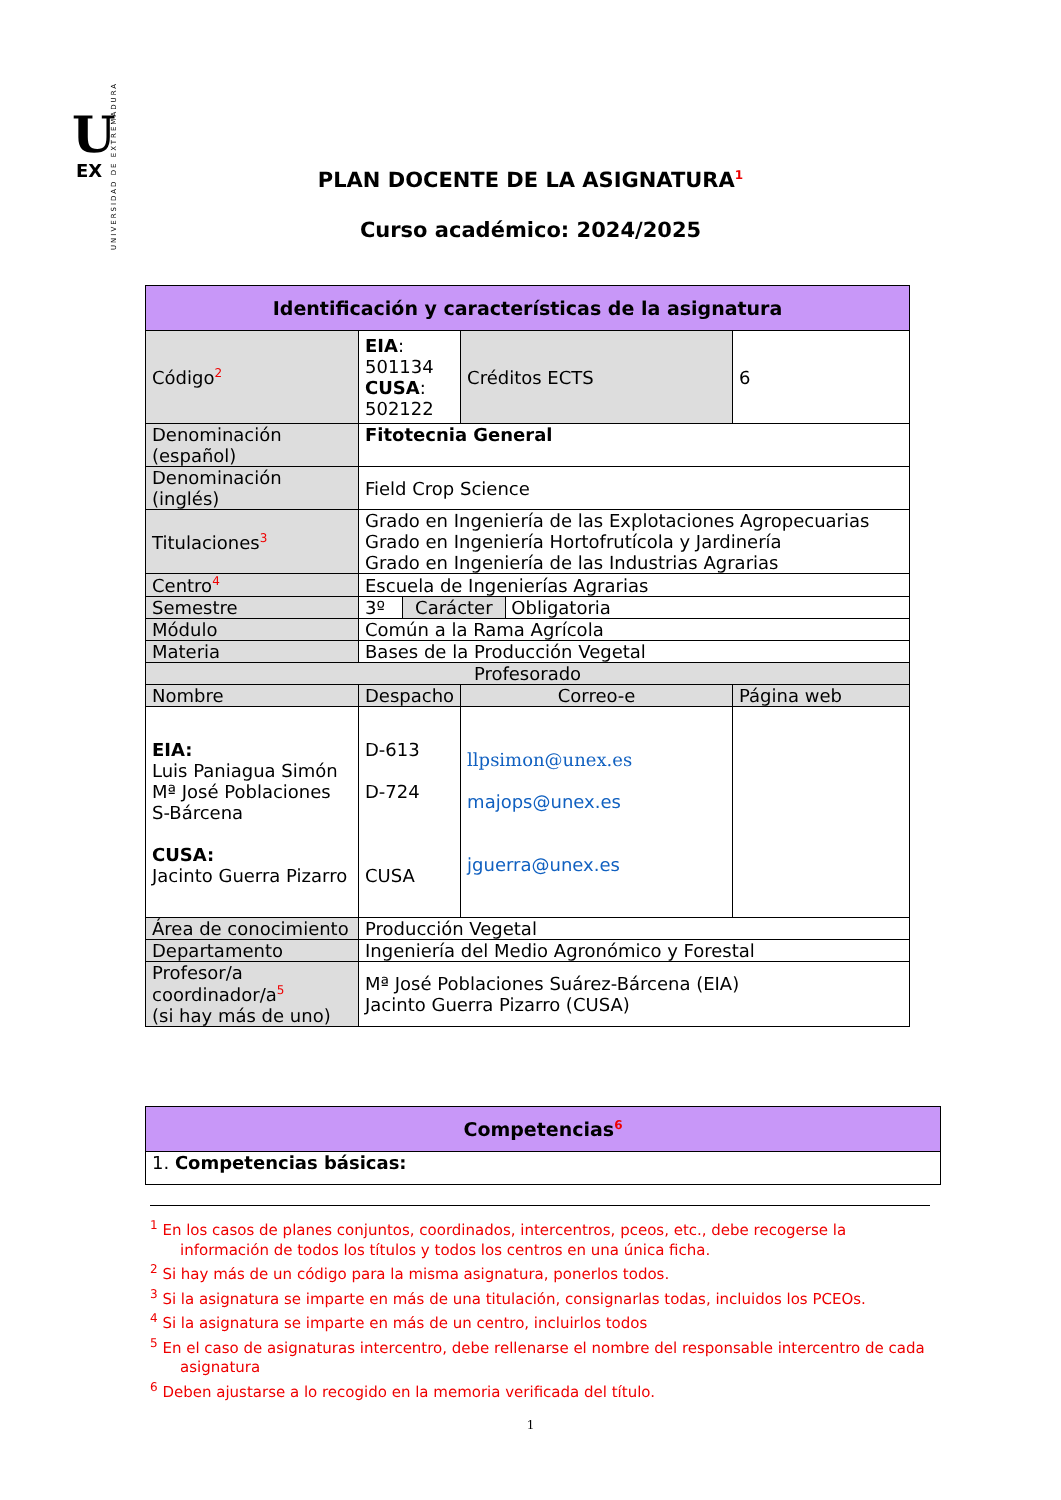U
EX
UNIVERSIDAD DE EXTREMADURA
PLAN DOCENTE DE LA ASIGNATURA<sup>1</sup>
Curso académico: 2024/2025
| Identificación y características de la asignatura | | | |
| --- | --- | --- | --- |
| Código<sup>2</sup> | EIA : 501134 CUSA : 502122 | Créditos ECTS | 6 |
| Denominación (español) | Fitotecnia General | | |
| Denominación (inglés) | Field Crop Science | | |
| Titulaciones<sup>3</sup> | Grado en Ingeniería de las Explotaciones Agropecuarias Grado en Ingeniería Hortofrutícola y Jardinería Grado en Ingeniería de las Industrias Agrarias | | |
| Centro<sup>4</sup> | Escuela de Ingenierías Agrarias | | |
| Semestre | 3º Carácter Obligatoria | | |
| Módulo | Común a la Rama Agrícola | | |
| Materia | Bases de la Producción Vegetal | | |
| Profesorado | | | |
| Nombre | Despacho | Correo-e | Página web |
| EIA: Luis Paniagua Simón Mª José Poblaciones S-Bárcena CUSA: Jacinto Guerra Pizarro | D-613 D-724 CUSA | llpsimon@unex.es majops@unex.es jguerra@unex.es | |
| Área de conocimiento | Producción Vegetal | | |
| Departamento | Ingeniería del Medio Agronómico y Forestal | | |
| Profesor/a coordinador/a<sup>5</sup> (si hay más de uno) | Mª José Poblaciones Suárez-Bárcena (EIA) Jacinto Guerra Pizarro (CUSA) | | |
| Competencias<sup>6</sup> |
| --- |
| 1. Competencias básicas: |
<sup>1</sup> En los casos de planes conjuntos, coordinados, intercentros, pceos, etc., debe recogerse la información de todos los títulos y todos los centros en una única ficha.
<sup>2</sup> Si hay más de un código para la misma asignatura, ponerlos todos.
<sup>3</sup> Si la asignatura se imparte en más de una titulación, consignarlas todas, incluidos los PCEOs.
<sup>4</sup> Si la asignatura se imparte en más de un centro, incluirlos todos
<sup>5</sup> En el caso de asignaturas intercentro, debe rellenarse el nombre del responsable intercentro de cada asignatura
<sup>6</sup> Deben ajustarse a lo recogido en la memoria verificada del título.
1